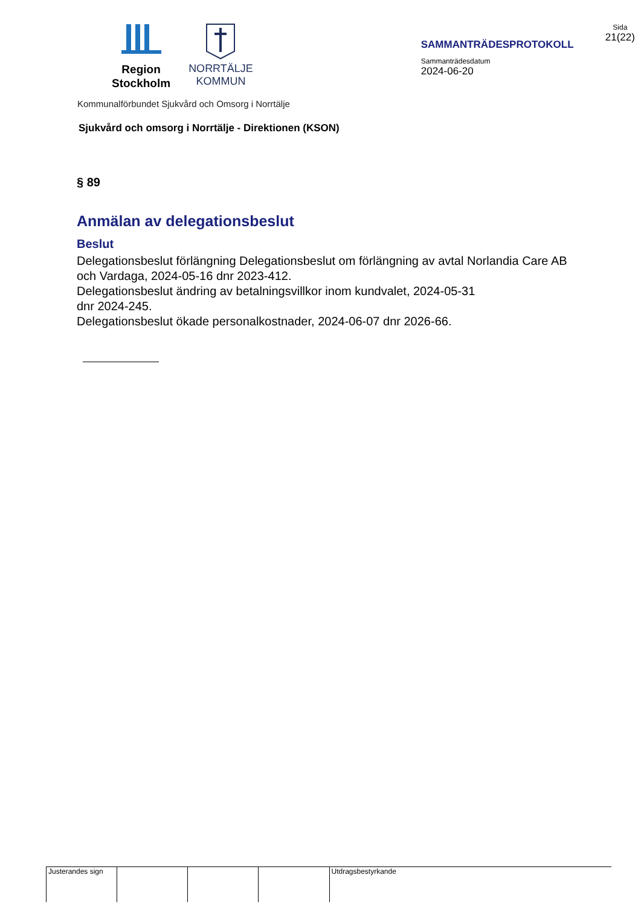Region
Stockholm
NORRTÄLJE
KOMMUN
SAMMANTRÄDESPROTOKOLL
Sammanträdesdatum
2024-06-20
Sida
21(22)
Kommunalförbundet Sjukvård och Omsorg i Norrtälje
Sjukvård och omsorg i Norrtälje - Direktionen (KSON)
§ 89
Anmälan av delegationsbeslut
Beslut
Delegationsbeslut förlängning Delegationsbeslut om förlängning av avtal Norlandia Care AB och Vardaga, 2024-05-16 dnr 2023-412.
Delegationsbeslut ändring av betalningsvillkor inom kundvalet, 2024-05-31
dnr 2024-245.
Delegationsbeslut ökade personalkostnader, 2024-06-07 dnr 2026-66.
| Justerandes sign | | | | Utdragsbestyrkande |